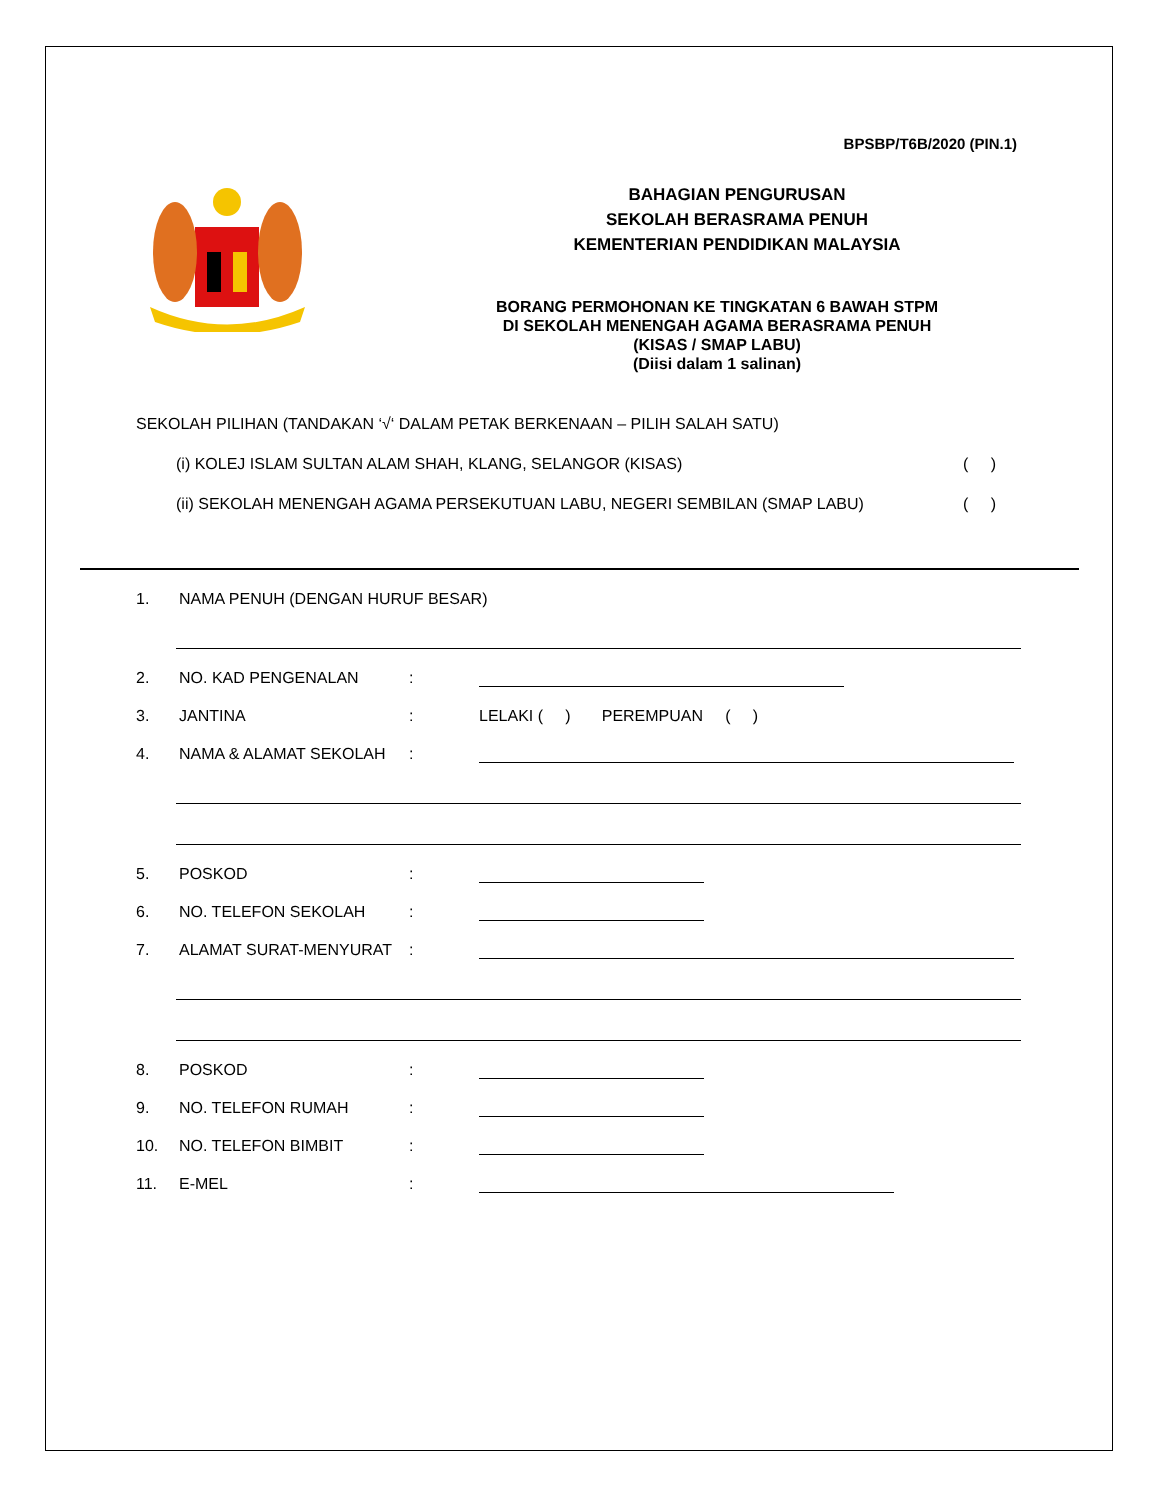BPSBP/T6B/2020 (PIN.1)
BAHAGIAN PENGURUSAN
SEKOLAH BERASRAMA PENUH
KEMENTERIAN PENDIDIKAN MALAYSIA
BORANG PERMOHONAN KE TINGKATAN 6 BAWAH STPM
DI SEKOLAH MENENGAH AGAMA BERASRAMA PENUH
(KISAS / SMAP LABU)
(Diisi dalam 1 salinan)
SEKOLAH PILIHAN (TANDAKAN ‘√‘ DALAM PETAK BERKENAAN – PILIH SALAH SATU)
(i) KOLEJ ISLAM SULTAN ALAM SHAH, KLANG, SELANGOR (KISAS) ( )
(ii) SEKOLAH MENENGAH AGAMA PERSEKUTUAN LABU, NEGERI SEMBILAN (SMAP LABU) ( )
1. NAMA PENUH (DENGAN HURUF BESAR)
2. NO. KAD PENGENALAN:
3. JANTINA: LELAKI ( ) PEREMPUAN ( )
4. NAMA & ALAMAT SEKOLAH:
5. POSKOD:
6. NO. TELEFON SEKOLAH:
7. ALAMAT SURAT-MENYURAT:
8. POSKOD:
9. NO. TELEFON RUMAH:
10. NO. TELEFON BIMBIT:
11. E-MEL: